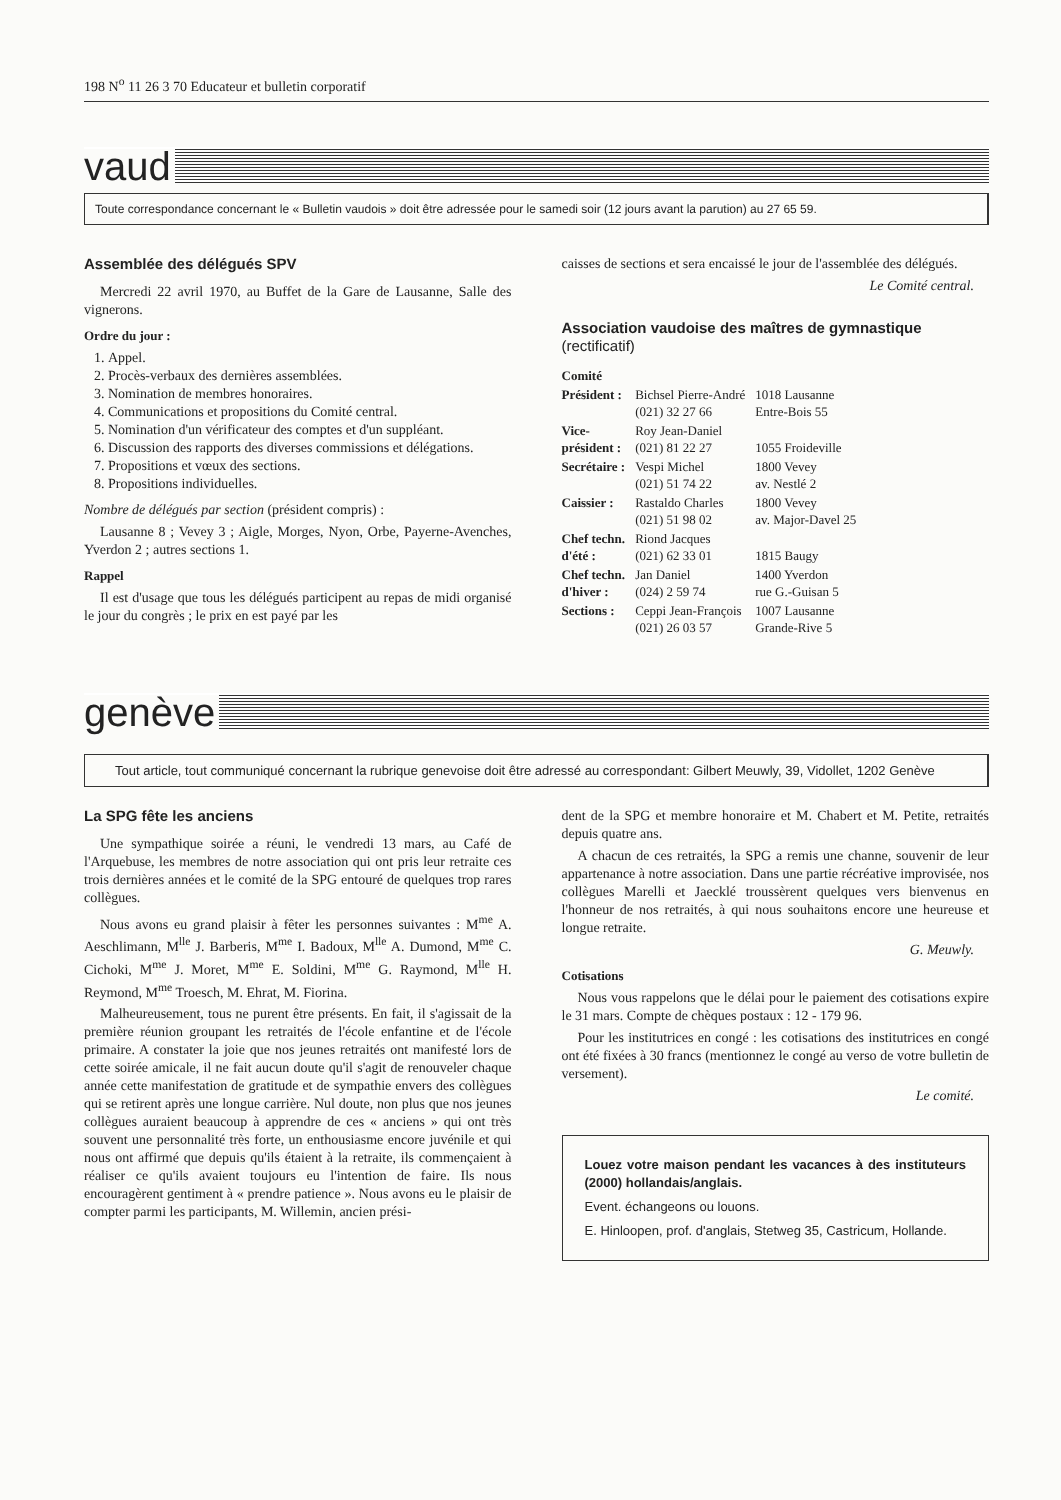198 N<sup>o</sup> 11 26 3 70 Educateur et bulletin corporatif
vaud
Toute correspondance concernant le « Bulletin vaudois » doit être adressée pour le samedi soir (12 jours avant la parution) au 27 65 59.
Assemblée des délégués SPV
Mercredi 22 avril 1970, au Buffet de la Gare de Lausanne, Salle des vignerons.
Ordre du jour :
1. Appel.
2. Procès-verbaux des dernières assemblées.
3. Nomination de membres honoraires.
4. Communications et propositions du Comité central.
5. Nomination d'un vérificateur des comptes et d'un suppléant.
6. Discussion des rapports des diverses commissions et délégations.
7. Propositions et vœux des sections.
8. Propositions individuelles.
Nombre de délégués par section (président compris) :
Lausanne 8 ; Vevey 3 ; Aigle, Morges, Nyon, Orbe, Payerne-Avenches, Yverdon 2 ; autres sections 1.
Rappel
Il est d'usage que tous les délégués participent au repas de midi organisé le jour du congrès ; le prix en est payé par les
caisses de sections et sera encaissé le jour de l'assemblée des délégués.
Le Comité central.
Association vaudoise des maîtres de gymnastique
(rectificatif)
| Comité | | |
| Président : | Bichsel Pierre-André (021) 32 27 66 | 1018 Lausanne Entre-Bois 55 |
| Vice- président : | Roy Jean-Daniel (021) 81 22 27 | 1055 Froideville |
| Secrétaire : | Vespi Michel (021) 51 74 22 | 1800 Vevey av. Nestlé 2 |
| Caissier : | Rastaldo Charles (021) 51 98 02 | 1800 Vevey av. Major-Davel 25 |
| Chef techn. d'été : | Riond Jacques (021) 62 33 01 | 1815 Baugy |
| Chef techn. d'hiver : | Jan Daniel (024) 2 59 74 | 1400 Yverdon rue G.-Guisan 5 |
| Sections : | Ceppi Jean-François (021) 26 03 57 | 1007 Lausanne Grande-Rive 5 |
genève
Tout article, tout communiqué concernant la rubrique genevoise doit être adressé au correspondant: Gilbert Meuwly, 39, Vidollet, 1202 Genève
La SPG fête les anciens
Une sympathique soirée a réuni, le vendredi 13 mars, au Café de l'Arquebuse, les membres de notre association qui ont pris leur retraite ces trois dernières années et le comité de la SPG entouré de quelques trop rares collègues.
Nous avons eu grand plaisir à fêter les personnes suivantes : M<sup>me</sup> A. Aeschlimann, M<sup>lle</sup> J. Barberis, M<sup>me</sup> I. Badoux, M<sup>lle</sup> A. Dumond, M<sup>me</sup> C. Cichoki, M<sup>me</sup> J. Moret, M<sup>me</sup> E. Soldini, M<sup>me</sup> G. Raymond, M<sup>lle</sup> H. Reymond, M<sup>me</sup> Troesch, M. Ehrat, M. Fiorina.
Malheureusement, tous ne purent être présents. En fait, il s'agissait de la première réunion groupant les retraités de l'école enfantine et de l'école primaire. A constater la joie que nos jeunes retraités ont manifesté lors de cette soirée amicale, il ne fait aucun doute qu'il s'agit de renouveler chaque année cette manifestation de gratitude et de sympathie envers des collègues qui se retirent après une longue carrière. Nul doute, non plus que nos jeunes collègues auraient beaucoup à apprendre de ces « anciens » qui ont très souvent une personnalité très forte, un enthousiasme encore juvénile et qui nous ont affirmé que depuis qu'ils étaient à la retraite, ils commençaient à réaliser ce qu'ils avaient toujours eu l'intention de faire. Ils nous encouragèrent gentiment à « prendre patience ». Nous avons eu le plaisir de compter parmi les participants, M. Willemin, ancien prési-
dent de la SPG et membre honoraire et M. Chabert et M. Petite, retraités depuis quatre ans.
A chacun de ces retraités, la SPG a remis une channe, souvenir de leur appartenance à notre association. Dans une partie récréative improvisée, nos collègues Marelli et Jaecklé troussèrent quelques vers bienvenus en l'honneur de nos retraités, à qui nous souhaitons encore une heureuse et longue retraite.
G. Meuwly.
Cotisations
Nous vous rappelons que le délai pour le paiement des cotisations expire le 31 mars. Compte de chèques postaux : 12 - 179 96.
Pour les institutrices en congé : les cotisations des institutrices en congé ont été fixées à 30 francs (mentionnez le congé au verso de votre bulletin de versement).
Le comité.
Louez votre maison pendant les vacances à des instituteurs (2000) hollandais/anglais.
Event. échangeons ou louons.
E. Hinloopen, prof. d'anglais, Stetweg 35, Castricum, Hollande.